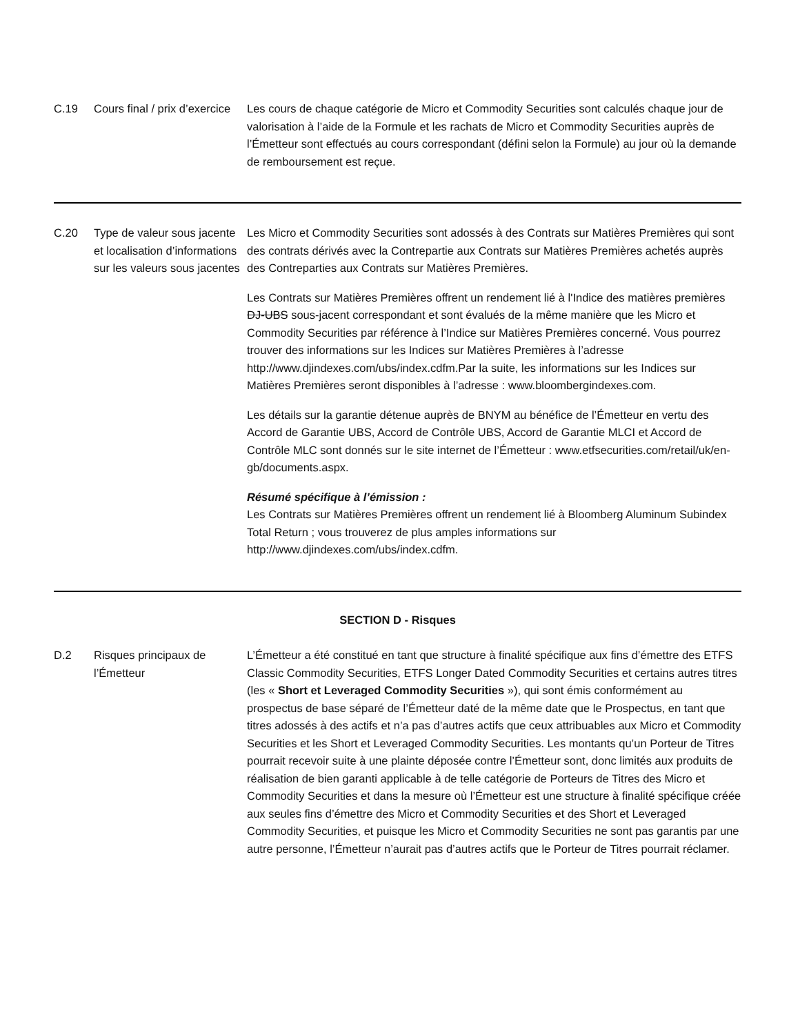| C.19 | Cours final / prix d’exercice | Les cours de chaque catégorie de Micro et Commodity Securities sont calculés chaque jour de valorisation à l’aide de la Formule et les rachats de Micro et Commodity Securities auprès de l’Émetteur sont effectués au cours correspondant (défini selon la Formule) au jour où la demande de remboursement est reçue. |
| C.20 | Type de valeur sous jacente et localisation d’informations sur les valeurs sous jacentes | Les Micro et Commodity Securities sont adossés à des Contrats sur Matières Premières qui sont des contrats dérivés avec la Contrepartie aux Contrats sur Matières Premières achetés auprès des Contreparties aux Contrats sur Matières Premières. Les Contrats sur Matières Premières offrent un rendement lié à l'Indice des matières premières DJ-UBS sous-jacent correspondant et sont évalués de la même manière que les Micro et Commodity Securities par référence à l’Indice sur Matières Premières concerné. Vous pourrez trouver des informations sur les Indices sur Matières Premières à l’adresse http://www.djindexes.com/ubs/index.cdfm.Par la suite, les informations sur les Indices sur Matières Premières seront disponibles à l’adresse : www.bloombergindexes.com. Les détails sur la garantie détenue auprès de BNYM au bénéfice de l’Émetteur en vertu des Accord de Garantie UBS, Accord de Contrôle UBS, Accord de Garantie MLCI et Accord de Contrôle MLC sont donnés sur le site internet de l’Émetteur : www.etfsecurities.com/retail/uk/en-gb/documents.aspx. Résumé spécifique à l’émission : Les Contrats sur Matières Premières offrent un rendement lié à Bloomberg Aluminum Subindex Total Return ; vous trouverez de plus amples informations sur http://www.djindexes.com/ubs/index.cdfm. |
| SECTION D - Risques | | |
| D.2 | Risques principaux de l’Émetteur | L’Émetteur a été constitué en tant que structure à finalité spécifique aux fins d’émettre des ETFS Classic Commodity Securities, ETFS Longer Dated Commodity Securities et certains autres titres (les « Short et Leveraged Commodity Securities »), qui sont émis conformément au prospectus de base séparé de l’Émetteur daté de la même date que le Prospectus, en tant que titres adossés à des actifs et n’a pas d’autres actifs que ceux attribuables aux Micro et Commodity Securities et les Short et Leveraged Commodity Securities. Les montants qu’un Porteur de Titres pourrait recevoir suite à une plainte déposée contre l’Émetteur sont, donc limités aux produits de réalisation de bien garanti applicable à de telle catégorie de Porteurs de Titres des Micro et Commodity Securities et dans la mesure où l’Émetteur est une structure à finalité spécifique créée aux seules fins d’émettre des Micro et Commodity Securities et des Short et Leveraged Commodity Securities, et puisque les Micro et Commodity Securities ne sont pas garantis par une autre personne, l’Émetteur n’aurait pas d’autres actifs que le Porteur de Titres pourrait réclamer. |